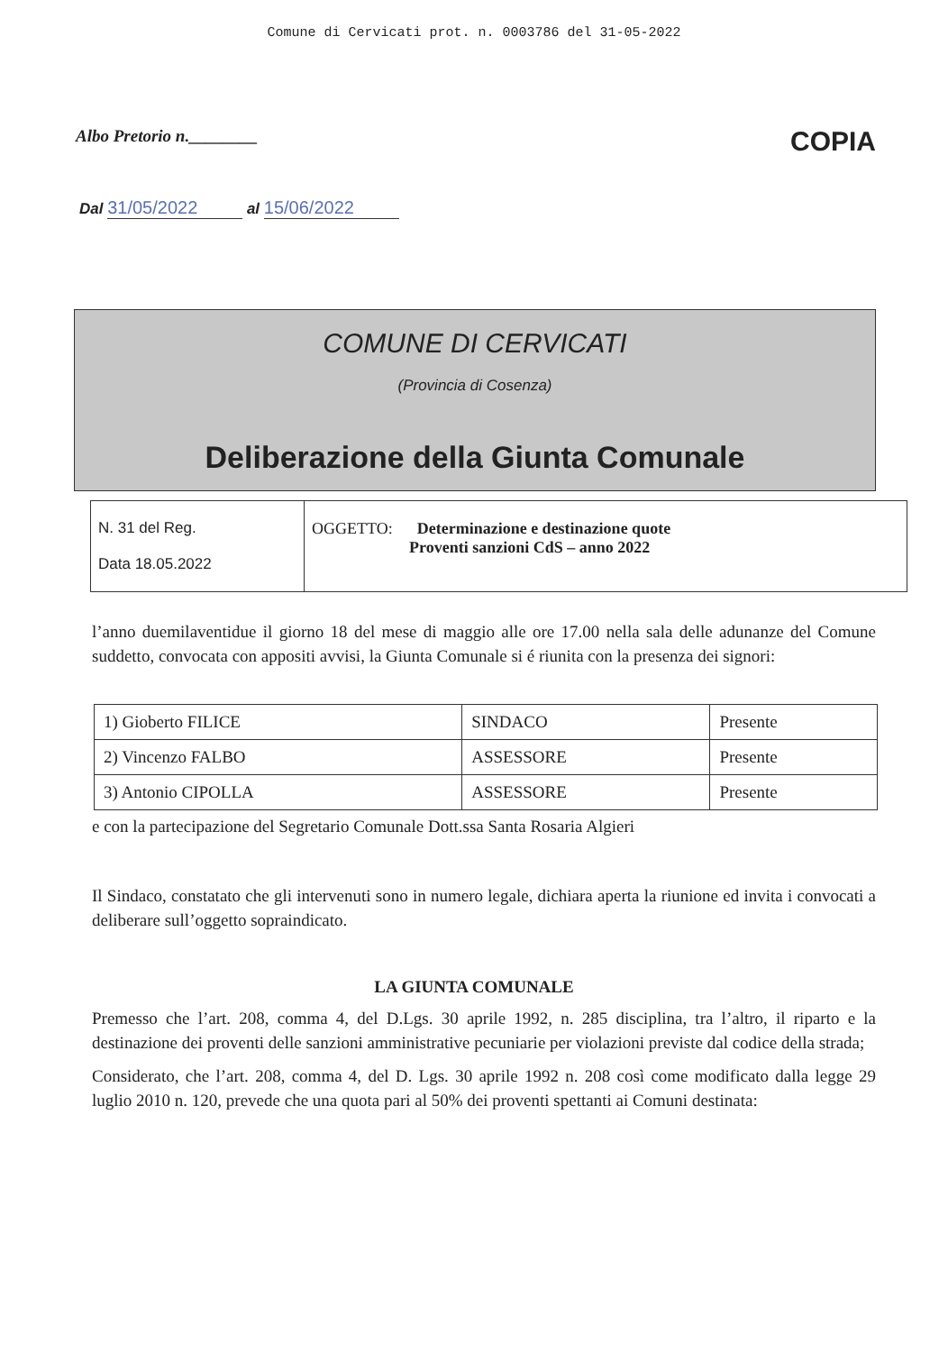Comune di Cervicati prot. n. 0003786 del 31-05-2022
Albo Pretorio n.________ COPIA
Dal 31/05/2022 al 15/06/2022
COMUNE DI CERVICATI
(Provincia di Cosenza)
Deliberazione della Giunta Comunale
| N. 31 del Reg. Data 18.05.2022 | OGGETTO: Determinazione e destinazione quote Proventi sanzioni CdS – anno 2022 |
l’anno duemilaventidue il giorno 18 del mese di maggio alle ore 17.00 nella sala delle adunanze del Comune suddetto, convocata con appositi avvisi, la Giunta Comunale si é riunita con la presenza dei signori:
| 1) Gioberto FILICE | SINDACO | Presente |
| 2) Vincenzo FALBO | ASSESSORE | Presente |
| 3) Antonio CIPOLLA | ASSESSORE | Presente |
e con la partecipazione del Segretario Comunale Dott.ssa Santa Rosaria Algieri
Il Sindaco, constatato che gli intervenuti sono in numero legale, dichiara aperta la riunione ed invita i convocati a deliberare sull’oggetto sopraindicato.
LA GIUNTA COMUNALE
Premesso che l’art. 208, comma 4, del D.Lgs. 30 aprile 1992, n. 285 disciplina, tra l’altro, il riparto e la destinazione dei proventi delle sanzioni amministrative pecuniarie per violazioni previste dal codice della strada;
Considerato, che l’art. 208, comma 4, del D. Lgs. 30 aprile 1992 n. 208 così come modificato dalla legge 29 luglio 2010 n. 120, prevede che una quota pari al 50% dei proventi spettanti ai Comuni destinata: